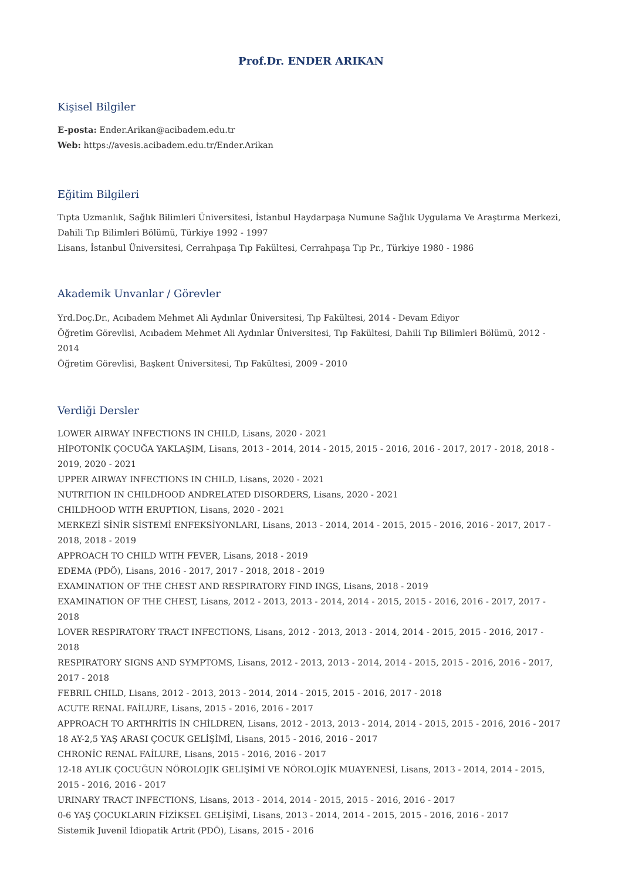Prof.Dr. ENDER ARIKAN
Kişisel Bilgiler
E-posta: Ender.Arikan@acibadem.edu.tr
Web: https://avesis.acibadem.edu.tr/Ender.Arikan
Eğitim Bilgileri
Tıpta Uzmanlık, Sağlık Bilimleri Üniversitesi, İstanbul Haydarpaşa Numune Sağlık Uygulama Ve Araştırma Merkezi, Dahili Tıp Bilimleri Bölümü, Türkiye 1992 - 1997
Lisans, İstanbul Üniversitesi, Cerrahpaşa Tıp Fakültesi, Cerrahpaşa Tıp Pr., Türkiye 1980 - 1986
Akademik Unvanlar / Görevler
Yrd.Doç.Dr., Acıbadem Mehmet Ali Aydınlar Üniversitesi, Tıp Fakültesi, 2014 - Devam Ediyor
Öğretim Görevlisi, Acıbadem Mehmet Ali Aydınlar Üniversitesi, Tıp Fakültesi, Dahili Tıp Bilimleri Bölümü, 2012 - 2014
Öğretim Görevlisi, Başkent Üniversitesi, Tıp Fakültesi, 2009 - 2010
Verdiği Dersler
LOWER AIRWAY INFECTIONS IN CHILD, Lisans, 2020 - 2021
HİPOTONİK ÇOCUĞA YAKLAŞIM, Lisans, 2013 - 2014, 2014 - 2015, 2015 - 2016, 2016 - 2017, 2017 - 2018, 2018 - 2019, 2020 - 2021
UPPER AIRWAY INFECTIONS IN CHILD, Lisans, 2020 - 2021
NUTRITION IN CHILDHOOD ANDRELATED DISORDERS, Lisans, 2020 - 2021
CHILDHOOD WITH ERUPTION, Lisans, 2020 - 2021
MERKEZİ SİNİR SİSTEMİ ENFEKSİYONLARI, Lisans, 2013 - 2014, 2014 - 2015, 2015 - 2016, 2016 - 2017, 2017 - 2018, 2018 - 2019
APPROACH TO CHILD WITH FEVER, Lisans, 2018 - 2019
EDEMA (PDÖ), Lisans, 2016 - 2017, 2017 - 2018, 2018 - 2019
EXAMINATION OF THE CHEST AND RESPIRATORY FIND INGS, Lisans, 2018 - 2019
EXAMINATION OF THE CHEST, Lisans, 2012 - 2013, 2013 - 2014, 2014 - 2015, 2015 - 2016, 2016 - 2017, 2017 - 2018
LOVER RESPIRATORY TRACT INFECTIONS, Lisans, 2012 - 2013, 2013 - 2014, 2014 - 2015, 2015 - 2016, 2017 - 2018
RESPIRATORY SIGNS AND SYMPTOMS, Lisans, 2012 - 2013, 2013 - 2014, 2014 - 2015, 2015 - 2016, 2016 - 2017, 2017 - 2018
FEBRIL CHILD, Lisans, 2012 - 2013, 2013 - 2014, 2014 - 2015, 2015 - 2016, 2017 - 2018
ACUTE RENAL FAİLURE, Lisans, 2015 - 2016, 2016 - 2017
APPROACH TO ARTHRİTİS İN CHİLDREN, Lisans, 2012 - 2013, 2013 - 2014, 2014 - 2015, 2015 - 2016, 2016 - 2017
18 AY-2,5 YAŞ ARASI ÇOCUK GELİŞİMİ, Lisans, 2015 - 2016, 2016 - 2017
CHRONİC RENAL FAİLURE, Lisans, 2015 - 2016, 2016 - 2017
12-18 AYLIK ÇOCUĞUN NÖROLOJİK GELİŞİMİ VE NÖROLOJİK MUAYENESİ, Lisans, 2013 - 2014, 2014 - 2015, 2015 - 2016, 2016 - 2017
URINARY TRACT INFECTIONS, Lisans, 2013 - 2014, 2014 - 2015, 2015 - 2016, 2016 - 2017
0-6 YAŞ ÇOCUKLARIN FİZİKSEL GELİŞİMİ, Lisans, 2013 - 2014, 2014 - 2015, 2015 - 2016, 2016 - 2017
Sistemik Juvenil İdiopatik Artrit (PDÖ), Lisans, 2015 - 2016